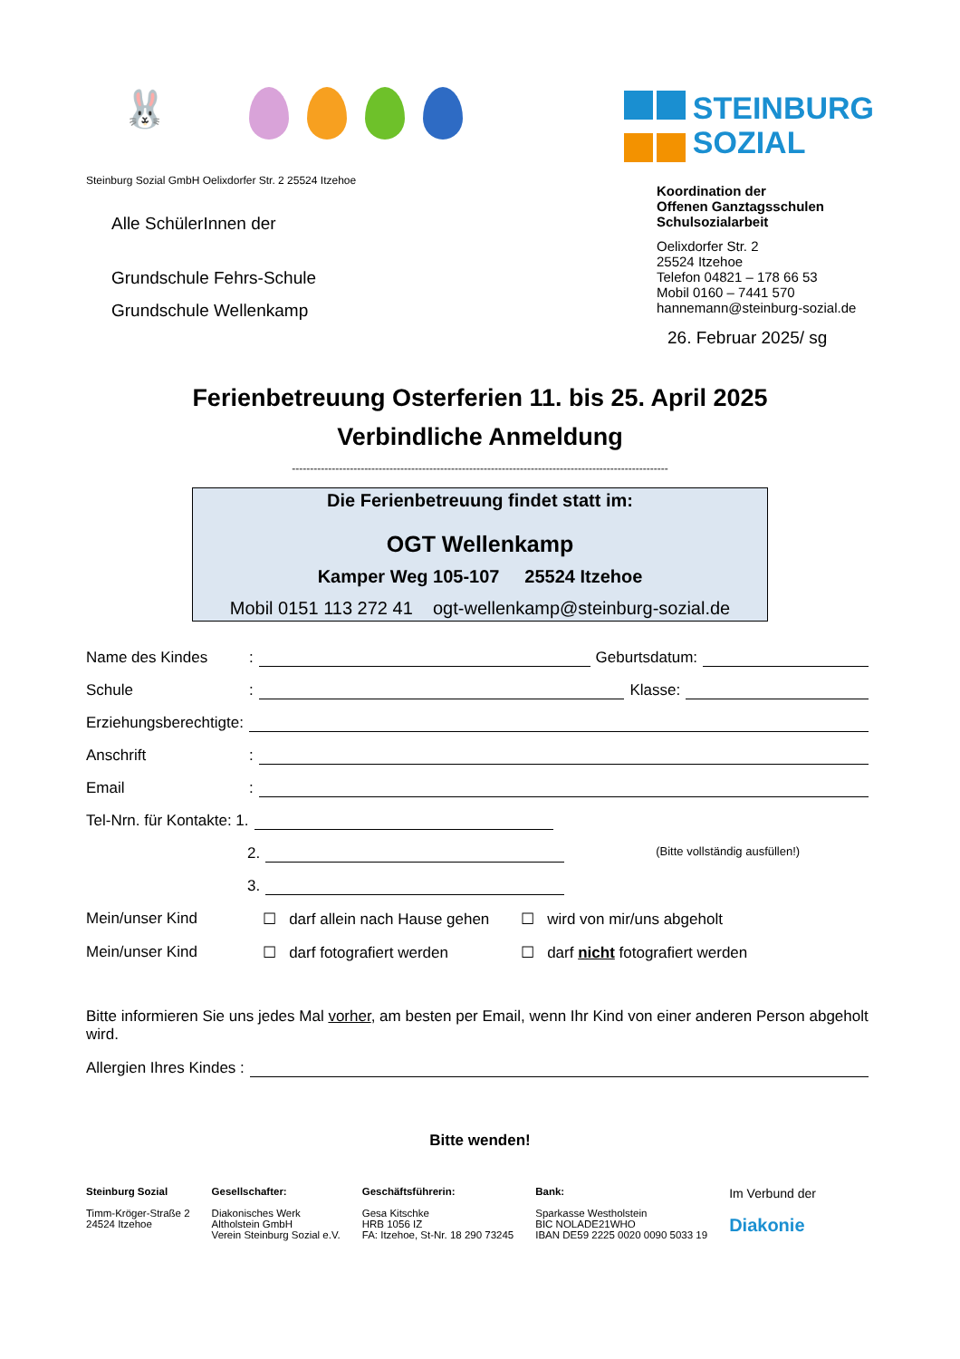🐰
STEINBURG
SOZIAL
Steinburg Sozial GmbH Oelixdorfer Str. 2 25524 Itzehoe
Alle SchülerInnen der
Grundschule Fehrs-Schule
Grundschule Wellenkamp
Koordination der
Offenen Ganztagsschulen
Schulsozialarbeit
Oelixdorfer Str. 2
25524 Itzehoe
Telefon 04821 – 178 66 53
Mobil 0160 – 7441 570
hannemann@steinburg-sozial.de
26. Februar 2025/ sg
Ferienbetreuung Osterferien 11. bis 25. April 2025
Verbindliche Anmeldung
--------------------------------------------------------------------------------------------------------
Die Ferienbetreuung findet statt im:
OGT Wellenkamp
Kamper Weg 105-107 25524 Itzehoe
Mobil 0151 113 272 41 ogt-wellenkamp@steinburg-sozial.de
Name des Kindes: Geburtsdatum:
Schule: Klasse:
Erziehungsberechtigte:
Anschrift:
Email:
Tel-Nrn. für Kontakte: 1.
2. (Bitte vollständig ausfüllen!)
3.
Mein/unser Kind ☐ darf allein nach Hause gehen ☐ wird von mir/uns abgeholt
Mein/unser Kind ☐ darf fotografiert werden ☐ darf nicht fotografiert werden
Bitte informieren Sie uns jedes Mal vorher, am besten per Email, wenn Ihr Kind von einer anderen Person abgeholt wird.
Allergien Ihres Kindes :
Bitte wenden!
Steinburg Sozial
Timm-Kröger-Straße 2
24524 Itzehoe
Gesellschafter:
Diakonisches Werk
Altholstein GmbH
Verein Steinburg Sozial e.V.
Geschäftsführerin:
Gesa Kitschke
HRB 1056 IZ
FA: Itzehoe, St-Nr. 18 290 73245
Bank:
Sparkasse Westholstein
BIC NOLADE21WHO
IBAN DE59 2225 0020 0090 5033 19
Im Verbund der
Diakonie